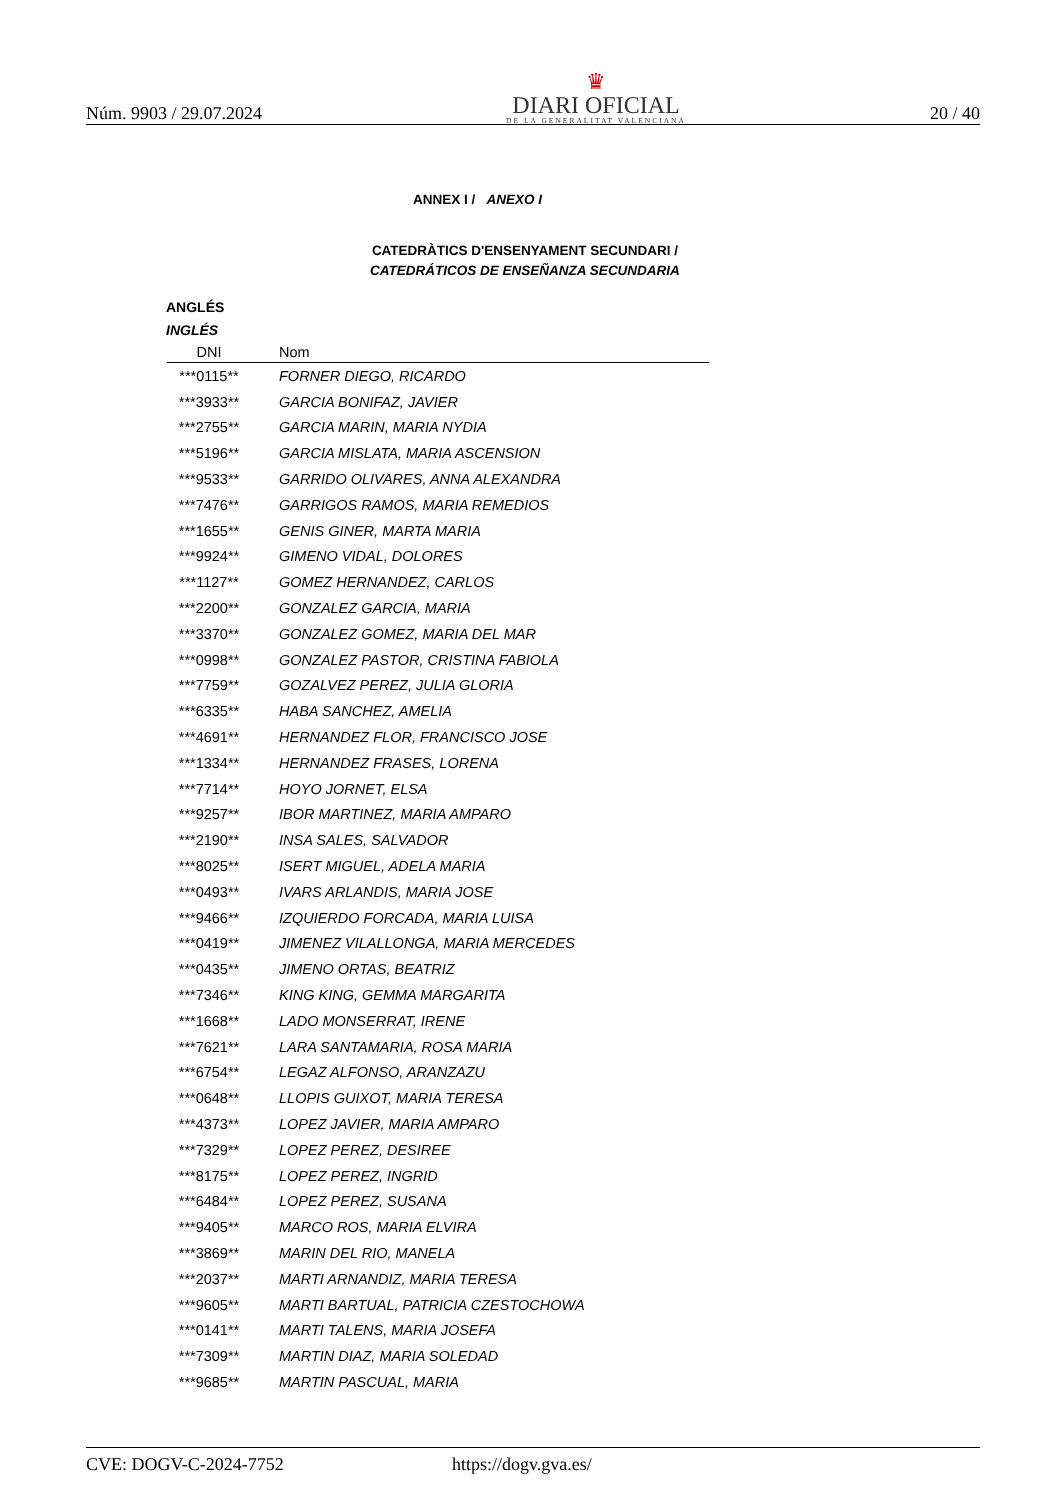Núm. 9903 / 29.07.2024
♛
DIARI OFICIAL
DE LA GENERALITAT VALENCIANA
20 / 40
ANNEX I / ANEXO I
CATEDRÀTICS D'ENSENYAMENT SECUNDARI /
CATEDRÁTICOS DE ENSEÑANZA SECUNDARIA
ANGLÉS
INGLÉS
| DNI | Nom |
| --- | --- |
| ***0115** | FORNER DIEGO, RICARDO |
| ***3933** | GARCIA BONIFAZ, JAVIER |
| ***2755** | GARCIA MARIN, MARIA NYDIA |
| ***5196** | GARCIA MISLATA, MARIA ASCENSION |
| ***9533** | GARRIDO OLIVARES, ANNA ALEXANDRA |
| ***7476** | GARRIGOS RAMOS, MARIA REMEDIOS |
| ***1655** | GENIS GINER, MARTA MARIA |
| ***9924** | GIMENO VIDAL, DOLORES |
| ***1127** | GOMEZ HERNANDEZ, CARLOS |
| ***2200** | GONZALEZ GARCIA, MARIA |
| ***3370** | GONZALEZ GOMEZ, MARIA DEL MAR |
| ***0998** | GONZALEZ PASTOR, CRISTINA FABIOLA |
| ***7759** | GOZALVEZ PEREZ, JULIA GLORIA |
| ***6335** | HABA SANCHEZ, AMELIA |
| ***4691** | HERNANDEZ FLOR, FRANCISCO JOSE |
| ***1334** | HERNANDEZ FRASES, LORENA |
| ***7714** | HOYO JORNET, ELSA |
| ***9257** | IBOR MARTINEZ, MARIA AMPARO |
| ***2190** | INSA SALES, SALVADOR |
| ***8025** | ISERT MIGUEL, ADELA MARIA |
| ***0493** | IVARS ARLANDIS, MARIA JOSE |
| ***9466** | IZQUIERDO FORCADA, MARIA LUISA |
| ***0419** | JIMENEZ VILALLONGA, MARIA MERCEDES |
| ***0435** | JIMENO ORTAS, BEATRIZ |
| ***7346** | KING KING, GEMMA MARGARITA |
| ***1668** | LADO MONSERRAT, IRENE |
| ***7621** | LARA SANTAMARIA, ROSA MARIA |
| ***6754** | LEGAZ ALFONSO, ARANZAZU |
| ***0648** | LLOPIS GUIXOT, MARIA TERESA |
| ***4373** | LOPEZ JAVIER, MARIA AMPARO |
| ***7329** | LOPEZ PEREZ, DESIREE |
| ***8175** | LOPEZ PEREZ, INGRID |
| ***6484** | LOPEZ PEREZ, SUSANA |
| ***9405** | MARCO ROS, MARIA ELVIRA |
| ***3869** | MARIN DEL RIO, MANELA |
| ***2037** | MARTI ARNANDIZ, MARIA TERESA |
| ***9605** | MARTI BARTUAL, PATRICIA CZESTOCHOWA |
| ***0141** | MARTI TALENS, MARIA JOSEFA |
| ***7309** | MARTIN DIAZ, MARIA SOLEDAD |
| ***9685** | MARTIN PASCUAL, MARIA |
CVE: DOGV-C-2024-7752 https://dogv.gva.es/